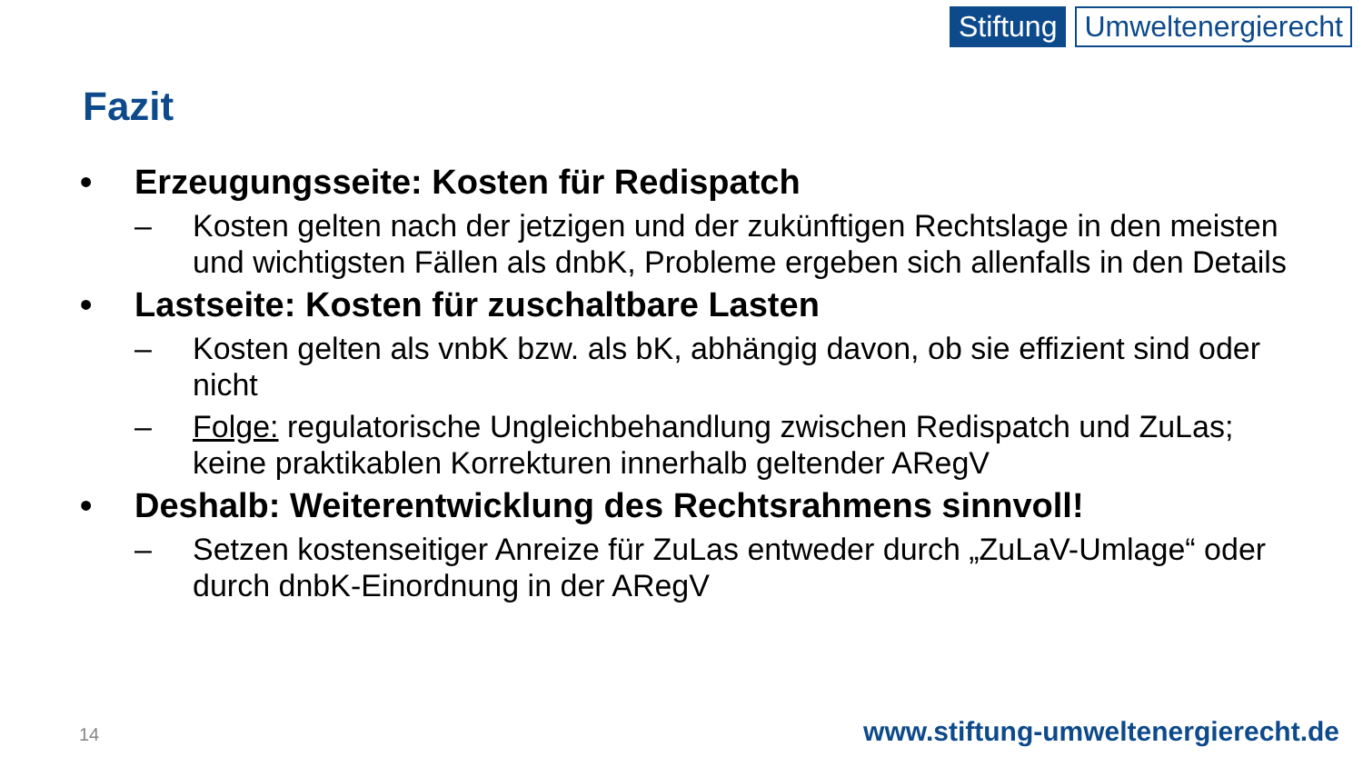Stiftung Umweltenergierecht
Fazit
• Erzeugungsseite: Kosten für Redispatch
– Kosten gelten nach der jetzigen und der zukünftigen Rechtslage in den meisten und wichtigsten Fällen als dnbK, Probleme ergeben sich allenfalls in den Details
• Lastseite: Kosten für zuschaltbare Lasten
– Kosten gelten als vnbK bzw. als bK, abhängig davon, ob sie effizient sind oder nicht
– Folge: regulatorische Ungleichbehandlung zwischen Redispatch und ZuLas; keine praktikablen Korrekturen innerhalb geltender ARegV
• Deshalb: Weiterentwicklung des Rechtsrahmens sinnvoll!
– Setzen kostenseitiger Anreize für ZuLas entweder durch „ZuLaV-Umlage“ oder durch dnbK-Einordnung in der ARegV
14
www.stiftung-umweltenergierecht.de